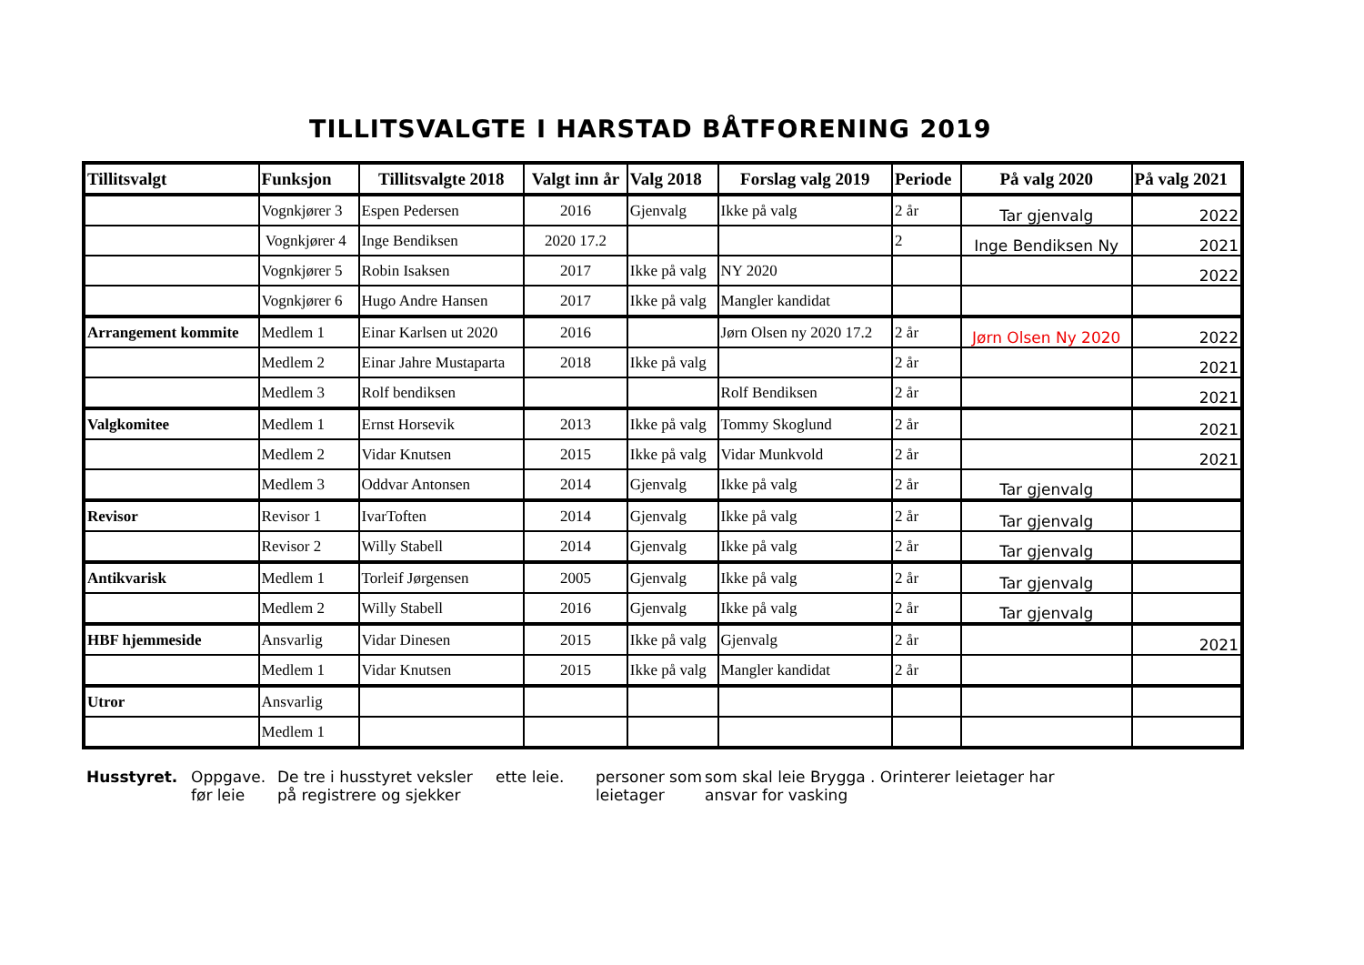TILLITSVALGTE I HARSTAD BÅTFORENING 2019
| Tillitsvalgt | Funksjon | Tillitsvalgte 2018 | Valgt inn år | Valg 2018 | Forslag valg 2019 | Periode | På valg 2020 | På valg 2021 |
| --- | --- | --- | --- | --- | --- | --- | --- | --- |
| | Vognkjører 3 | Espen Pedersen | 2016 | Gjenvalg | Ikke på valg | 2 år | Tar gjenvalg | 2022 |
| | Vognkjører 4 | Inge Bendiksen | 2020 17.2 | | | 2 | Inge Bendiksen Ny | 2021 |
| | Vognkjører 5 | Robin Isaksen | 2017 | Ikke på valg | NY 2020 | | | 2022 |
| | Vognkjører 6 | Hugo Andre Hansen | 2017 | Ikke på valg | Mangler kandidat | | | |
| Arrangement kommite | Medlem 1 | Einar Karlsen ut 2020 | 2016 | | Jørn Olsen ny 2020 17.2 | 2 år | Jørn Olsen Ny 2020 | 2022 |
| | Medlem 2 | Einar Jahre Mustaparta | 2018 | Ikke på valg | | 2 år | | 2021 |
| | Medlem 3 | Rolf bendiksen | | | Rolf Bendiksen | 2 år | | 2021 |
| Valgkomitee | Medlem 1 | Ernst Horsevik | 2013 | Ikke på valg | Tommy Skoglund | 2 år | | 2021 |
| | Medlem 2 | Vidar Knutsen | 2015 | Ikke på valg | Vidar Munkvold | 2 år | | 2021 |
| | Medlem 3 | Oddvar Antonsen | 2014 | Gjenvalg | Ikke på valg | 2 år | Tar gjenvalg | |
| Revisor | Revisor 1 | IvarToften | 2014 | Gjenvalg | Ikke på valg | 2 år | Tar gjenvalg | |
| | Revisor 2 | Willy Stabell | 2014 | Gjenvalg | Ikke på valg | 2 år | Tar gjenvalg | |
| Antikvarisk | Medlem 1 | Torleif Jørgensen | 2005 | Gjenvalg | Ikke på valg | 2 år | Tar gjenvalg | |
| | Medlem 2 | Willy Stabell | 2016 | Gjenvalg | Ikke på valg | 2 år | Tar gjenvalg | |
| HBF hjemmeside | Ansvarlig | Vidar Dinesen | 2015 | Ikke på valg | Gjenvalg | 2 år | | 2021 |
| | Medlem 1 | Vidar Knutsen | 2015 | Ikke på valg | Mangler kandidat | 2 år | | |
| Utror | Ansvarlig | | | | | | | |
| | Medlem 1 | | | | | | | |
Husstyret.
Oppgave. før leie
De tre i husstyret veksler på registrere og sjekker
ette leie.
personer som leietager
som skal leie Brygga . Orinterer leietager har ansvar for vasking